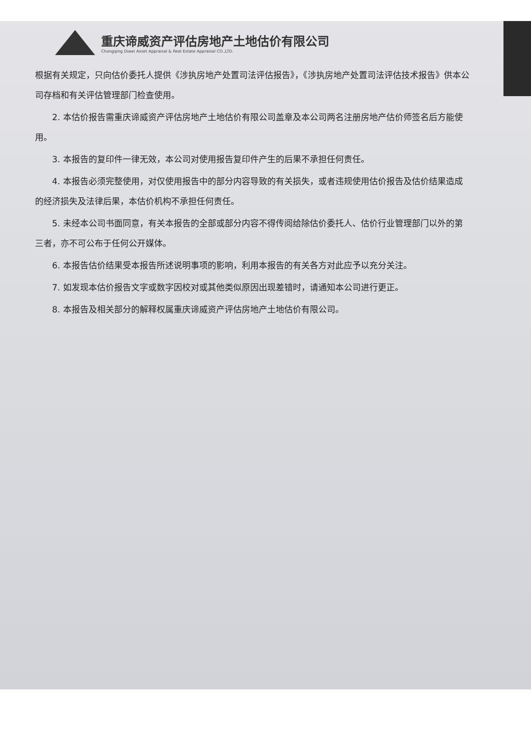重庆谛威资产评估房地产土地估价有限公司
Chongqing Diwei Asset Appraisal & Real Estate Appraisal CO.,LTD.
根据有关规定，只向估价委托人提供《涉执房地产处置司法评估报告》，《涉执房地产处置司法评估技术报告》供本公司存档和有关评估管理部门检查使用。
2. 本估价报告需重庆谛威资产评估房地产土地估价有限公司盖章及本公司两名注册房地产估价师签名后方能使用。
3. 本报告的复印件一律无效，本公司对使用报告复印件产生的后果不承担任何责任。
4. 本报告必须完整使用，对仅使用报告中的部分内容导致的有关损失，或者违规使用估价报告及估价结果造成的经济损失及法律后果，本估价机构不承担任何责任。
5. 未经本公司书面同意，有关本报告的全部或部分内容不得传阅给除估价委托人、估价行业管理部门以外的第三者，亦不可公布于任何公开媒体。
6. 本报告估价结果受本报告所述说明事项的影响，利用本报告的有关各方对此应予以充分关注。
7. 如发现本估价报告文字或数字因校对或其他类似原因出现差错时，请通知本公司进行更正。
8. 本报告及相关部分的解释权属重庆谛威资产评估房地产土地估价有限公司。